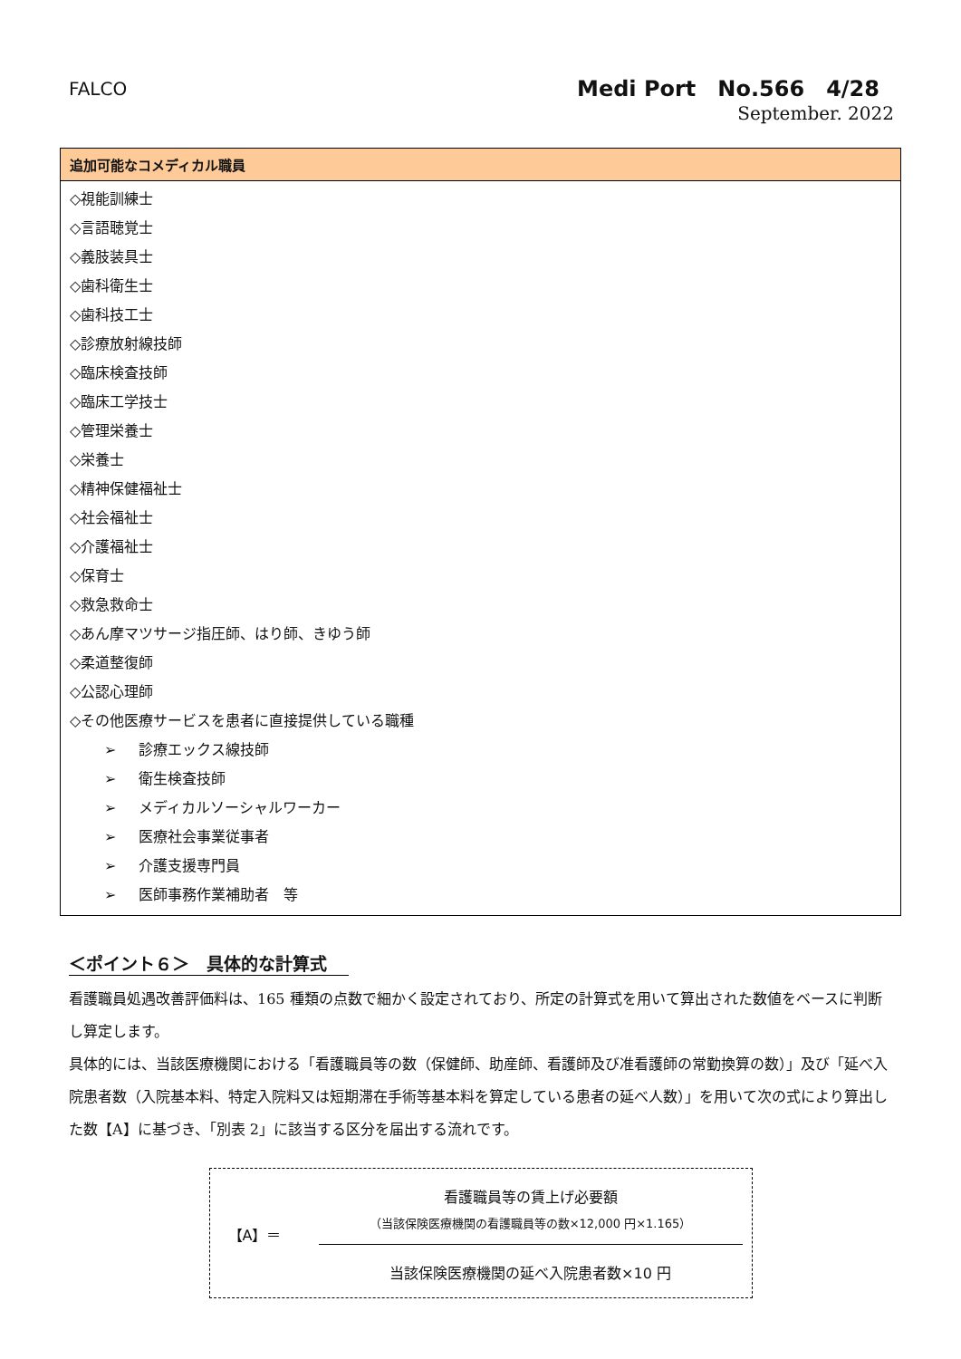FALCO
Medi Port　No.566　4/28
September. 2022
| 追加可能なコメディカル職員 |
| --- |
| ◇視能訓練士 ◇言語聴覚士 ◇義肢装具士 ◇歯科衛生士 ◇歯科技工士 ◇診療放射線技師 ◇臨床検査技師 ◇臨床工学技士 ◇管理栄養士 ◇栄養士 ◇精神保健福祉士 ◇社会福祉士 ◇介護福祉士 ◇保育士 ◇救急救命士 ◇あん摩マツサージ指圧師、はり師、きゆう師 ◇柔道整復師 ◇公認心理師 ◇その他医療サービスを患者に直接提供している職種 ➢ 診療エックス線技師 ➢ 衛生検査技師 ➢ メディカルソーシャルワーカー ➢ 医療社会事業従事者 ➢ 介護支援専門員 ➢ 医師事務作業補助者 等 |
＜ポイント６＞　具体的な計算式
看護職員処遇改善評価料は、165 種類の点数で細かく設定されており、所定の計算式を用いて算出された数値をベースに判断し算定します。
具体的には、当該医療機関における「看護職員等の数（保健師、助産師、看護師及び准看護師の常勤換算の数）」及び「延べ入院患者数（入院基本料、特定入院料又は短期滞在手術等基本料を算定している患者の延べ人数）」を用いて次の式により算出した数【A】に基づき、「別表 2」に該当する区分を届出する流れです。
【A】＝
看護職員等の賃上げ必要額
（当該保険医療機関の看護職員等の数×12,000 円×1.165）
当該保険医療機関の延べ入院患者数×10 円